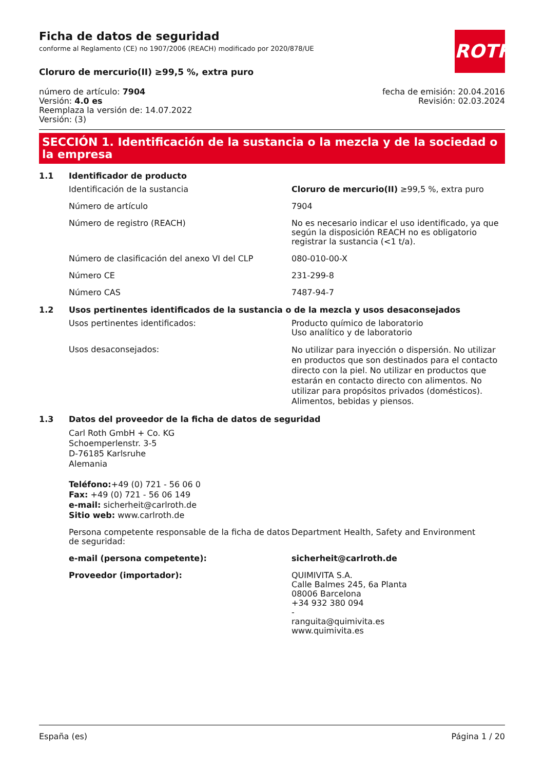ROTH
Ficha de datos de seguridad
conforme al Reglamento (CE) no 1907/2006 (REACH) modificado por 2020/878/UE
Cloruro de mercurio(II) ≥99,5 %, extra puro
número de artículo: 7904
Versión: 4.0 es
Reemplaza la versión de: 14.07.2022
Versión: (3)
fecha de emisión: 20.04.2016
Revisión: 02.03.2024
SECCIÓN 1. Identificación de la sustancia o la mezcla y de la sociedad o la empresa
1.1 Identificador de producto
Identificación de la sustancia Cloruro de mercurio(II) ≥99,5 %, extra puro
Número de artículo 7904
Número de registro (REACH) No es necesario indicar el uso identificado, ya que según la disposición REACH no es obligatorio registrar la sustancia (<1 t/a).
Número de clasificación del anexo VI del CLP 080-010-00-X
Número CE 231-299-8
Número CAS 7487-94-7
1.2 Usos pertinentes identificados de la sustancia o de la mezcla y usos desaconsejados
Usos pertinentes identificados: Producto químico de laboratorio
Uso analítico y de laboratorio
Usos desaconsejados:
No utilizar para inyección o dispersión. No utilizar en productos que son destinados para el contacto directo con la piel. No utilizar en productos que estarán en contacto directo con alimentos. No utilizar para propósitos privados (domésticos). Alimentos, bebidas y piensos.
1.3 Datos del proveedor de la ficha de datos de seguridad
Carl Roth GmbH + Co. KG
Schoemperlenstr. 3-5
D-76185 Karlsruhe
Alemania
Teléfono:+49 (0) 721 - 56 06 0
Fax: +49 (0) 721 - 56 06 149
e-mail: sicherheit@carlroth.de
Sitio web: www.carlroth.de
Persona competente responsable de la ficha de datos de seguridad:
Department Health, Safety and Environment
e-mail (persona competente): sicherheit@carlroth.de
Proveedor (importador): QUIMIVITA S.A.
Calle Balmes 245, 6a Planta
08006 Barcelona
+34 932 380 094
-
ranguita@quimivita.es
www.quimivita.es
España (es) Página 1 / 20